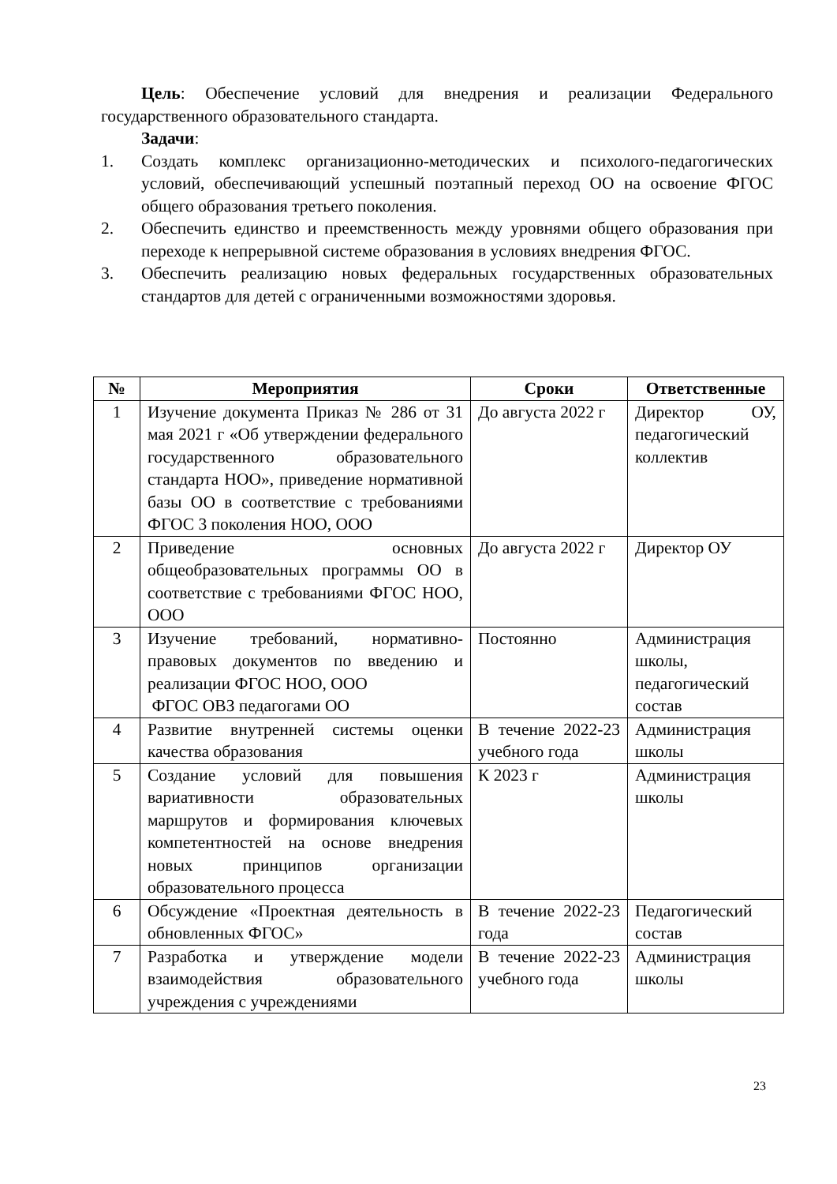Цель: Обеспечение условий для внедрения и реализации Федерального государственного образовательного стандарта.
Задачи:
1. Создать комплекс организационно-методических и психолого-педагогических условий, обеспечивающий успешный поэтапный переход ОО на освоение ФГОС общего образования третьего поколения.
2. Обеспечить единство и преемственность между уровнями общего образования при переходе к непрерывной системе образования в условиях внедрения ФГОС.
3. Обеспечить реализацию новых федеральных государственных образовательных стандартов для детей с ограниченными возможностями здоровья.
| № | Мероприятия | Сроки | Ответственные |
| --- | --- | --- | --- |
| 1 | Изучение документа Приказ № 286 от 31 мая 2021 г «Об утверждении федерального государственного образовательного стандарта НОО», приведение нормативной базы ОО в соответствие с требованиями ФГОС 3 поколения НОО, ООО | До августа 2022 г | Директор ОУ, педагогический коллектив |
| 2 | Приведение основных общеобразовательных программы ОО в соответствие с требованиями ФГОС НОО, ООО | До августа 2022 г | Директор ОУ |
| 3 | Изучение требований, нормативно-правовых документов по введению и реализации ФГОС НОО, ООО ФГОС ОВЗ педагогами ОО | Постоянно | Администрация школы, педагогический состав |
| 4 | Развитие внутренней системы оценки качества образования | В течение 2022-23 учебного года | Администрация школы |
| 5 | Создание условий для повышения вариативности образовательных маршрутов и формирования ключевых компетентностей на основе внедрения новых принципов организации образовательного процесса | К 2023 г | Администрация школы |
| 6 | Обсуждение «Проектная деятельность в обновленных ФГОС» | В течение 2022-23 года | Педагогический состав |
| 7 | Разработка и утверждение модели взаимодействия образовательного учреждения с учреждениями | В течение 2022-23 учебного года | Администрация школы |
23